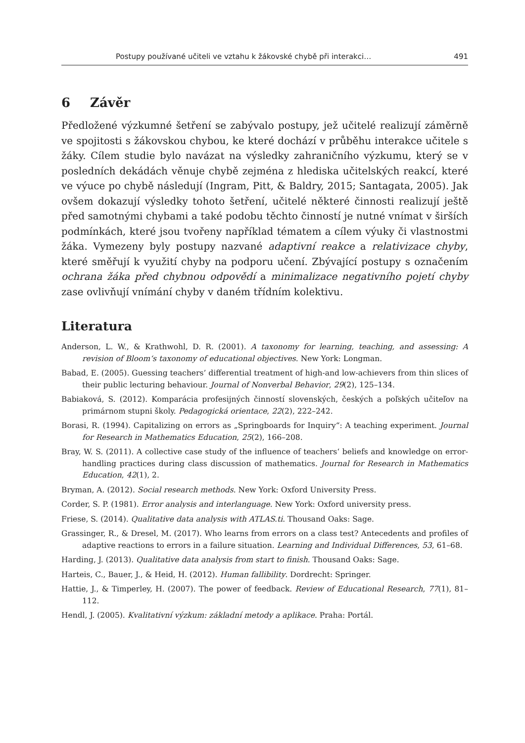Postupy používané učiteli ve vztahu k žákovské chybě při interakci… 491
6 Závěr
Předložené výzkumné šetření se zabývalo postupy, jež učitelé realizují záměrně ve spojitosti s žákovskou chybou, ke které dochází v průběhu interakce učitele s žáky. Cílem studie bylo navázat na výsledky zahraničního výzkumu, který se v posledních dekádách věnuje chybě zejména z hlediska učitelských reakcí, které ve výuce po chybě následují (Ingram, Pitt, & Baldry, 2015; Santagata, 2005). Jak ovšem dokazují výsledky tohoto šetření, učitelé některé činnosti realizují ještě před samotnými chybami a také podobu těchto činností je nutné vnímat v širších podmínkách, které jsou tvořeny například tématem a cílem výuky či vlastnostmi žáka. Vymezeny byly postupy nazvané adaptivní reakce a relativizace chyby, které směřují k využití chyby na podporu učení. Zbývající postupy s označením ochrana žáka před chybnou odpovědí a minimalizace negativního pojetí chyby zase ovlivňují vnímání chyby v daném třídním kolektivu.
Literatura
Anderson, L. W., & Krathwohl, D. R. (2001). A taxonomy for learning, teaching, and assessing: A revision of Bloom‘s taxonomy of educational objectives. New York: Longman.
Babad, E. (2005). Guessing teachers’ differential treatment of high-and low-achievers from thin slices of their public lecturing behaviour. Journal of Nonverbal Behavior, 29(2), 125–134.
Babiaková, S. (2012). Komparácia profesijných činností slovenských, českých a poľských učiteľov na primárnom stupni školy. Pedagogická orientace, 22(2), 222–242.
Borasi, R. (1994). Capitalizing on errors as „Springboards for Inquiry“: A teaching experiment. Journal for Research in Mathematics Education, 25(2), 166–208.
Bray, W. S. (2011). A collective case study of the influence of teachers‘ beliefs and knowledge on error-handling practices during class discussion of mathematics. Journal for Research in Mathematics Education, 42(1), 2.
Bryman, A. (2012). Social research methods. New York: Oxford University Press.
Corder, S. P. (1981). Error analysis and interlanguage. New York: Oxford university press.
Friese, S. (2014). Qualitative data analysis with ATLAS.ti. Thousand Oaks: Sage.
Grassinger, R., & Dresel, M. (2017). Who learns from errors on a class test? Antecedents and profiles of adaptive reactions to errors in a failure situation. Learning and Individual Differences, 53, 61–68.
Harding, J. (2013). Qualitative data analysis from start to finish. Thousand Oaks: Sage.
Harteis, C., Bauer, J., & Heid, H. (2012). Human fallibility. Dordrecht: Springer.
Hattie, J., & Timperley, H. (2007). The power of feedback. Review of Educational Research, 77(1), 81–112.
Hendl, J. (2005). Kvalitativní výzkum: základní metody a aplikace. Praha: Portál.